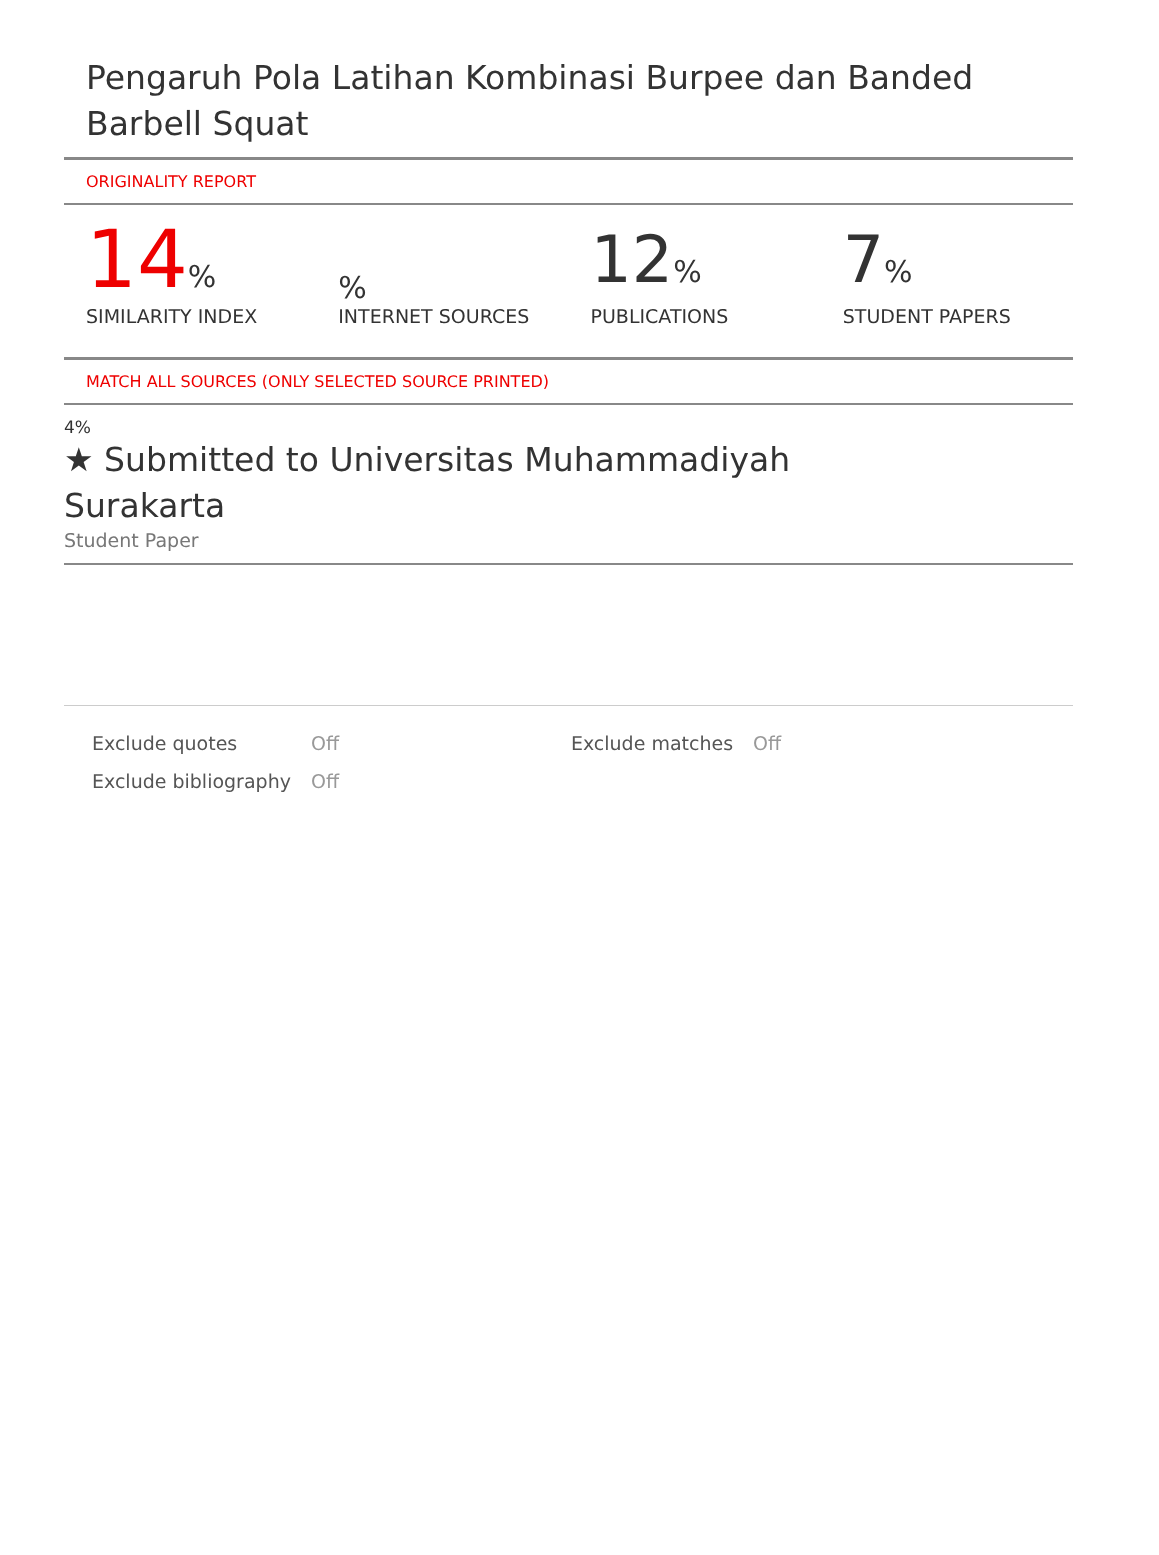Pengaruh Pola Latihan Kombinasi Burpee dan Banded Barbell Squat
ORIGINALITY REPORT
| 14 % SIMILARITY INDEX | % INTERNET SOURCES | 12 % PUBLICATIONS | 7 % STUDENT PAPERS |
MATCH ALL SOURCES (ONLY SELECTED SOURCE PRINTED)
4%
★ Submitted to Universitas Muhammadiyah
Surakarta
Student Paper
| Exclude quotes | Off | Exclude matches | Off |
| Exclude bibliography | Off | | |